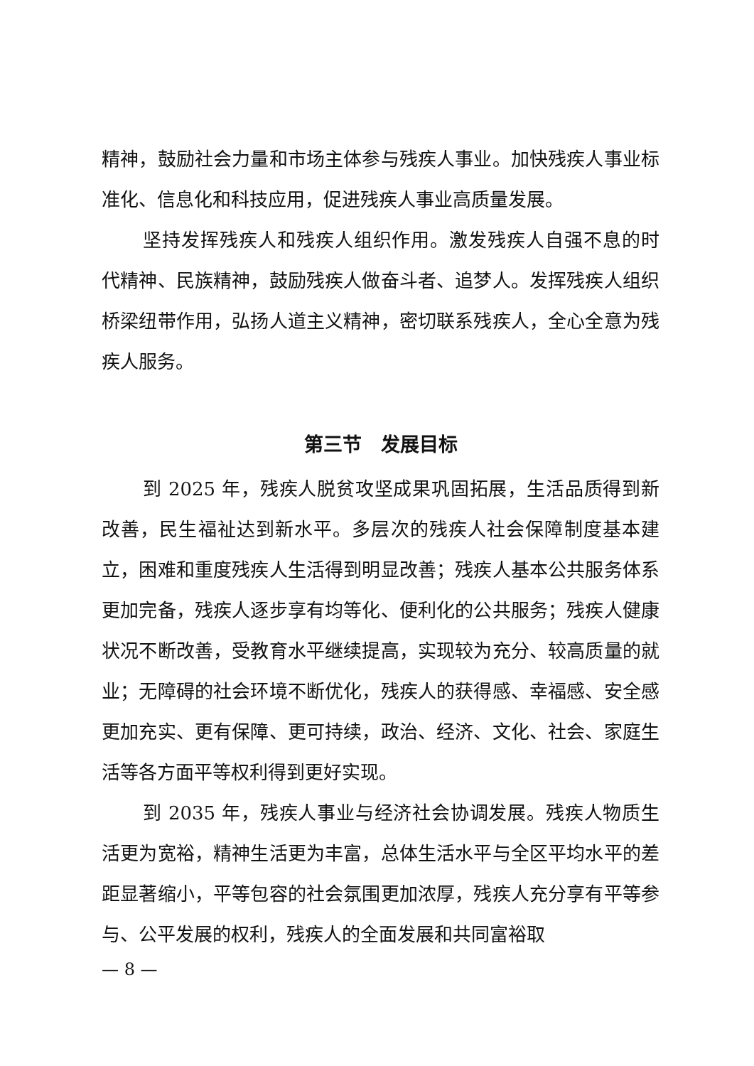精神，鼓励社会力量和市场主体参与残疾人事业。加快残疾人事业标准化、信息化和科技应用，促进残疾人事业高质量发展。
坚持发挥残疾人和残疾人组织作用。激发残疾人自强不息的时代精神、民族精神，鼓励残疾人做奋斗者、追梦人。发挥残疾人组织桥梁纽带作用，弘扬人道主义精神，密切联系残疾人，全心全意为残疾人服务。
第三节　发展目标
到 2025 年，残疾人脱贫攻坚成果巩固拓展，生活品质得到新改善，民生福祉达到新水平。多层次的残疾人社会保障制度基本建立，困难和重度残疾人生活得到明显改善；残疾人基本公共服务体系更加完备，残疾人逐步享有均等化、便利化的公共服务；残疾人健康状况不断改善，受教育水平继续提高，实现较为充分、较高质量的就业；无障碍的社会环境不断优化，残疾人的获得感、幸福感、安全感更加充实、更有保障、更可持续，政治、经济、文化、社会、家庭生活等各方面平等权利得到更好实现。
到 2035 年，残疾人事业与经济社会协调发展。残疾人物质生活更为宽裕，精神生活更为丰富，总体生活水平与全区平均水平的差距显著缩小，平等包容的社会氛围更加浓厚，残疾人充分享有平等参与、公平发展的权利，残疾人的全面发展和共同富裕取
— 8 —